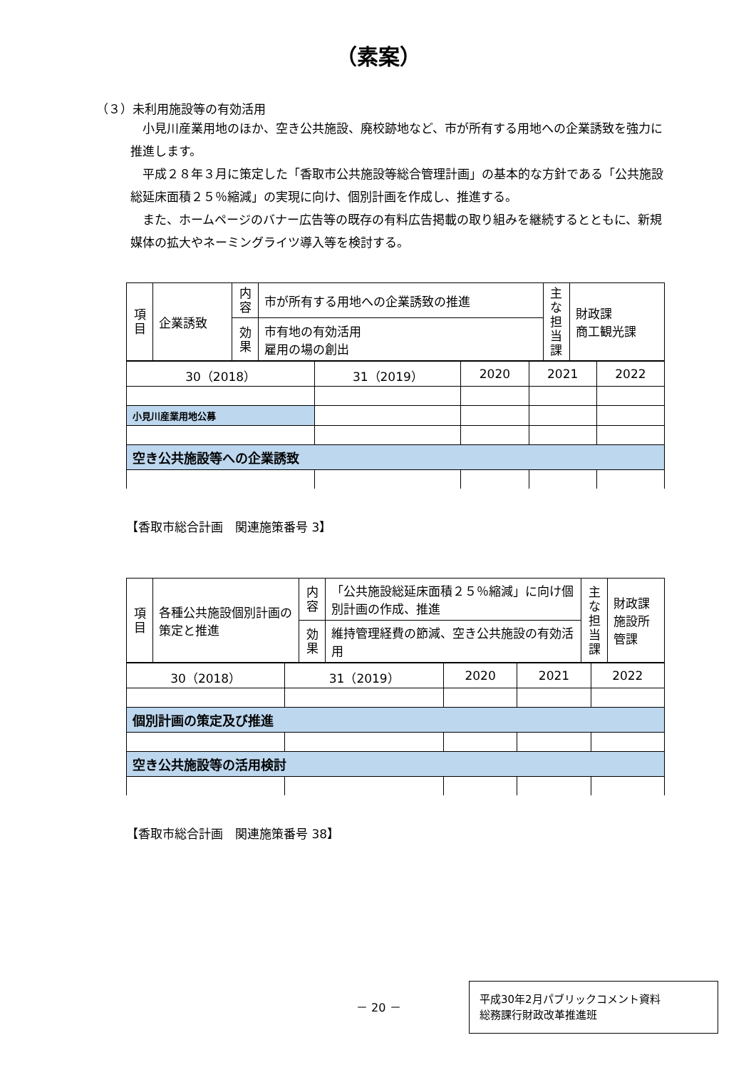（素案）
（３）未利用施設等の有効活用
小見川産業用地のほか、空き公共施設、廃校跡地など、市が所有する用地への企業誘致を強力に推進します。
平成２８年３月に策定した「香取市公共施設等総合管理計画」の基本的な方針である「公共施設総延床面積２５％縮減」の実現に向け、個別計画を作成し、推進する。
また、ホームページのバナー広告等の既存の有料広告掲載の取り組みを継続するとともに、新規媒体の拡大やネーミングライツ導入等を検討する。
| 項目 | 企業誘致 | 内容 | 市が所有する用地への企業誘致の推進 | 主な担当課 | 財政課 商工観光課 |
| | | 効果 | 市有地の有効活用 雇用の場の創出 | | |
| 30（2018） | 31（2019） | 2020 | 2021 | 2022 |
| 小見川産業用地公募 | | | | |
| 空き公共施設等への企業誘致 | | | | |
【香取市総合計画　関連施策番号 3】
| 項目 | 各種公共施設個別計画の策定と推進 | 内容 | 「公共施設総延床面積２５％縮減」に向け個別計画の作成、推進 | 主な担当課 | 財政課 施設所管課 |
| | | 効果 | 維持管理経費の節減、空き公共施設の有効活用 | | |
| 30（2018） | 31（2019） | 2020 | 2021 | 2022 |
| 個別計画の策定及び推進 | | | | |
| 空き公共施設等の活用検討 | | | | |
【香取市総合計画　関連施策番号 38】
－ 20 －
平成30年2月パブリックコメント資料
総務課行財政改革推進班